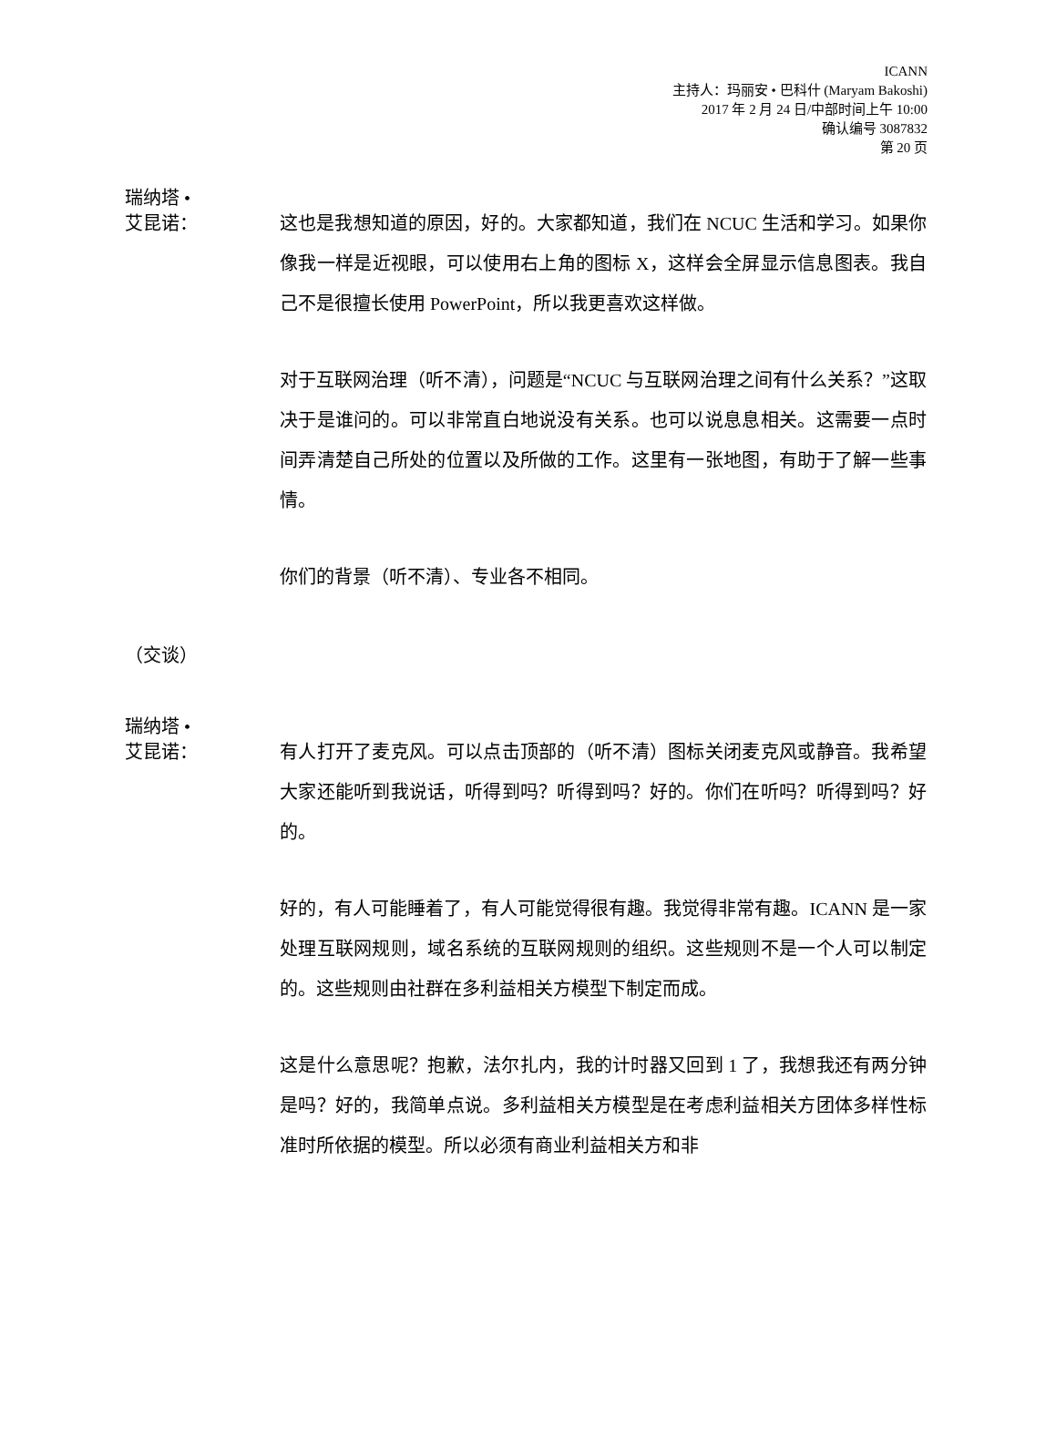ICANN
主持人：玛丽安 • 巴科什 (Maryam Bakoshi)
2017 年 2 月 24 日/中部时间上午 10:00
确认编号 3087832
第 20 页
瑞纳塔 •
艾昆诺：
这也是我想知道的原因，好的。大家都知道，我们在 NCUC 生活和学习。如果你像我一样是近视眼，可以使用右上角的图标 X，这样会全屏显示信息图表。我自己不是很擅长使用 PowerPoint，所以我更喜欢这样做。
对于互联网治理（听不清），问题是“NCUC 与互联网治理之间有什么关系？”这取决于是谁问的。可以非常直白地说没有关系。也可以说息息相关。这需要一点时间弄清楚自己所处的位置以及所做的工作。这里有一张地图，有助于了解一些事情。
你们的背景（听不清）、专业各不相同。
（交谈）
瑞纳塔 •
艾昆诺：
有人打开了麦克风。可以点击顶部的（听不清）图标关闭麦克风或静音。我希望大家还能听到我说话，听得到吗？听得到吗？好的。你们在听吗？听得到吗？好的。
好的，有人可能睡着了，有人可能觉得很有趣。我觉得非常有趣。ICANN 是一家处理互联网规则，域名系统的互联网规则的组织。这些规则不是一个人可以制定的。这些规则由社群在多利益相关方模型下制定而成。
这是什么意思呢？抱歉，法尔扎内，我的计时器又回到 1 了，我想我还有两分钟是吗？好的，我简单点说。多利益相关方模型是在考虑利益相关方团体多样性标准时所依据的模型。所以必须有商业利益相关方和非